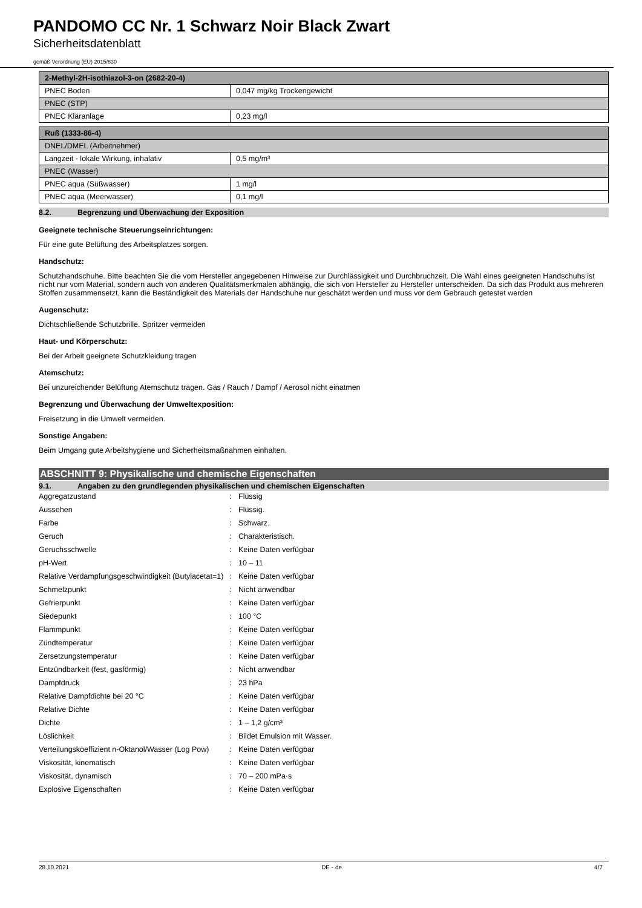PANDOMO CC Nr. 1 Schwarz Noir Black Zwart
Sicherheitsdatenblatt
gemäß Verordnung (EU) 2015/830
| 2-Methyl-2H-isothiazol-3-on (2682-20-4) | |
| PNEC Boden | 0,047 mg/kg Trockengewicht |
| PNEC (STP) | |
| PNEC Kläranlage | 0,23 mg/l |
| Ruß (1333-86-4) | |
| DNEL/DMEL (Arbeitnehmer) | |
| Langzeit - lokale Wirkung, inhalativ | 0,5 mg/m³ |
| PNEC (Wasser) | |
| PNEC aqua (Süßwasser) | 1 mg/l |
| PNEC aqua (Meerwasser) | 0,1 mg/l |
8.2. Begrenzung und Überwachung der Exposition
Geeignete technische Steuerungseinrichtungen:
Für eine gute Belüftung des Arbeitsplatzes sorgen.
Handschutz:
Schutzhandschuhe. Bitte beachten Sie die vom Hersteller angegebenen Hinweise zur Durchlässigkeit und Durchbruchzeit. Die Wahl eines geeigneten Handschuhs ist nicht nur vom Material, sondern auch von anderen Qualitätsmerkmalen abhängig, die sich von Hersteller zu Hersteller unterscheiden. Da sich das Produkt aus mehreren Stoffen zusammensetzt, kann die Beständigkeit des Materials der Handschuhe nur geschätzt werden und muss vor dem Gebrauch getestet werden
Augenschutz:
Dichtschließende Schutzbrille. Spritzer vermeiden
Haut- und Körperschutz:
Bei der Arbeit geeignete Schutzkleidung tragen
Atemschutz:
Bei unzureichender Belüftung Atemschutz tragen. Gas / Rauch / Dampf / Aerosol nicht einatmen
Begrenzung und Überwachung der Umweltexposition:
Freisetzung in die Umwelt vermeiden.
Sonstige Angaben:
Beim Umgang gute Arbeitshygiene und Sicherheitsmaßnahmen einhalten.
ABSCHNITT 9: Physikalische und chemische Eigenschaften
9.1. Angaben zu den grundlegenden physikalischen und chemischen Eigenschaften
| Aggregatzustand | : | Flüssig |
| Aussehen | : | Flüssig. |
| Farbe | : | Schwarz. |
| Geruch | : | Charakteristisch. |
| Geruchsschwelle | : | Keine Daten verfügbar |
| pH-Wert | : | 10 – 11 |
| Relative Verdampfungsgeschwindigkeit (Butylacetat=1) | : | Keine Daten verfügbar |
| Schmelzpunkt | : | Nicht anwendbar |
| Gefrierpunkt | : | Keine Daten verfügbar |
| Siedepunkt | : | 100 °C |
| Flammpunkt | : | Keine Daten verfügbar |
| Zündtemperatur | : | Keine Daten verfügbar |
| Zersetzungstemperatur | : | Keine Daten verfügbar |
| Entzündbarkeit (fest, gasförmig) | : | Nicht anwendbar |
| Dampfdruck | : | 23 hPa |
| Relative Dampfdichte bei 20 °C | : | Keine Daten verfügbar |
| Relative Dichte | : | Keine Daten verfügbar |
| Dichte | : | 1 – 1,2 g/cm³ |
| Löslichkeit | : | Bildet Emulsion mit Wasser. |
| Verteilungskoeffizient n-Oktanol/Wasser (Log Pow) | : | Keine Daten verfügbar |
| Viskosität, kinematisch | : | Keine Daten verfügbar |
| Viskosität, dynamisch | : | 70 – 200 mPa·s |
| Explosive Eigenschaften | : | Keine Daten verfügbar |
28.10.2021 DE - de 4/7